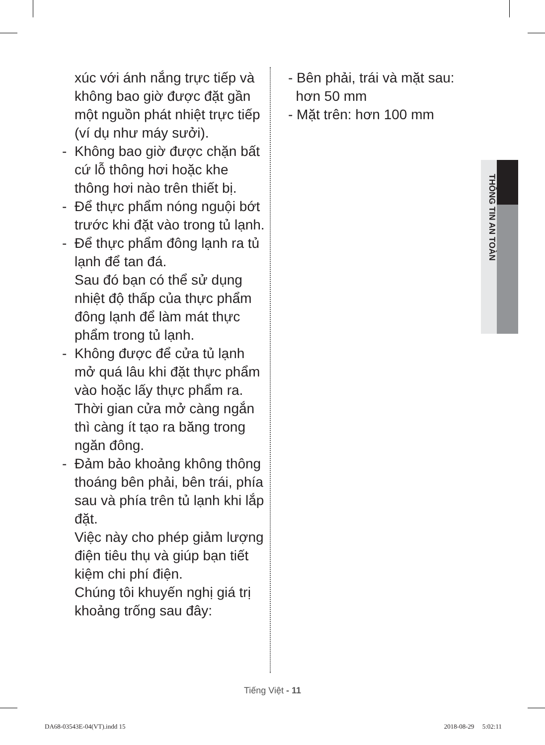xúc với ánh nắng trực tiếp và không bao giờ được đặt gần một nguồn phát nhiệt trực tiếp (ví dụ như máy sưởi).
- Không bao giờ được chặn bất cứ lỗ thông hơi hoặc khe thông hơi nào trên thiết bị.
- Để thực phẩm nóng nguội bớt trước khi đặt vào trong tủ lạnh.
- Để thực phẩm đông lạnh ra tủ lạnh để tan đá.
Sau đó bạn có thể sử dụng nhiệt độ thấp của thực phẩm đông lạnh để làm mát thực phẩm trong tủ lạnh.
- Không được để cửa tủ lạnh mở quá lâu khi đặt thực phẩm vào hoặc lấy thực phẩm ra.
Thời gian cửa mở càng ngắn thì càng ít tạo ra băng trong ngăn đông.
- Đảm bảo khoảng không thông thoáng bên phải, bên trái, phía sau và phía trên tủ lạnh khi lắp đặt.
Việc này cho phép giảm lượng điện tiêu thụ và giúp bạn tiết kiệm chi phí điện.
Chúng tôi khuyến nghị giá trị khoảng trống sau đây:
- Bên phải, trái và mặt sau:
hơn 50 mm
- Mặt trên: hơn 100 mm
THÔNG TIN AN TOÀN
Tiếng Việt - 11
DA68-03543E-04(VT).indd 15 2018-08-29 5:02:11